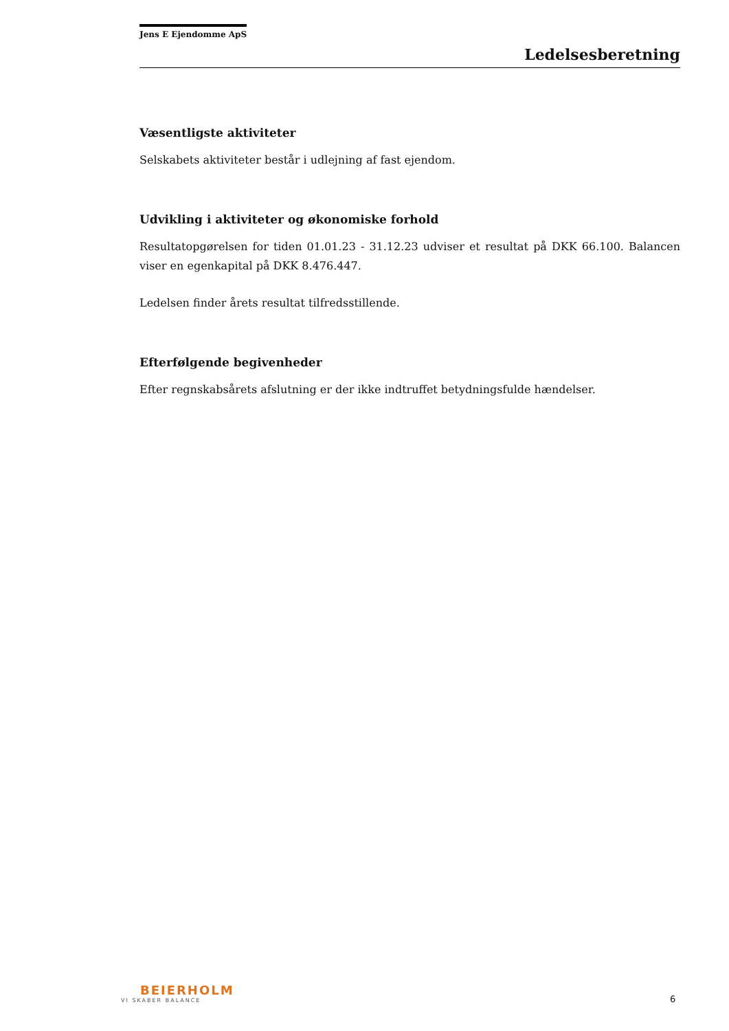Jens E Ejendomme ApS
Ledelsesberetning
Væsentligste aktiviteter
Selskabets aktiviteter består i udlejning af fast ejendom.
Udvikling i aktiviteter og økonomiske forhold
Resultatopgørelsen for tiden 01.01.23 - 31.12.23 udviser et resultat på DKK 66.100. Balancen viser en egenkapital på DKK 8.476.447.
Ledelsen finder årets resultat tilfredsstillende.
Efterfølgende begivenheder
Efter regnskabsårets afslutning er der ikke indtruffet betydningsfulde hændelser.
BEIERHOLM
VI SKABER BALANCE
6